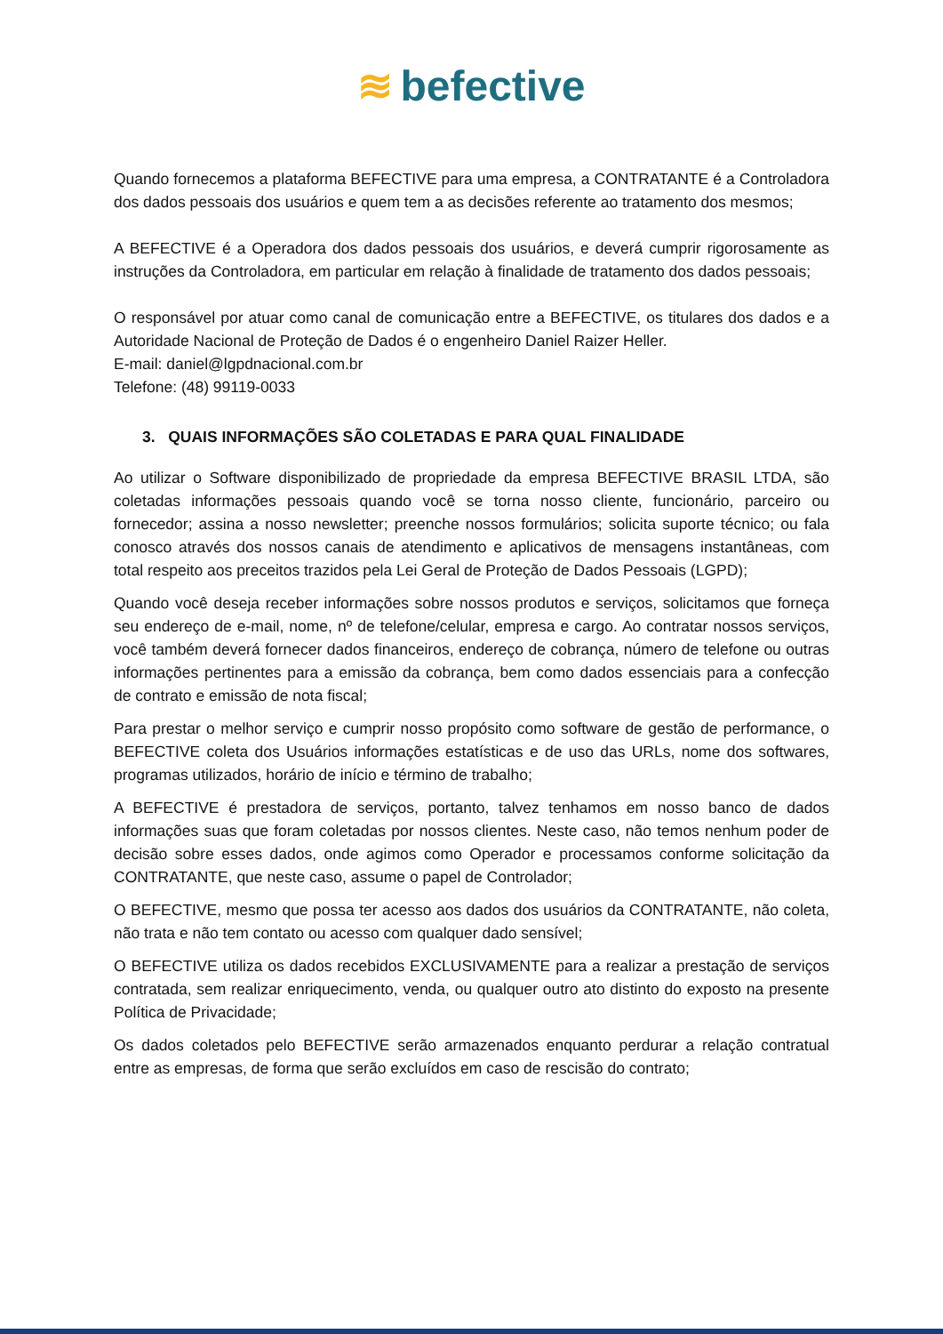≋ befective
Quando fornecemos a plataforma BEFECTIVE para uma empresa, a CONTRATANTE é a Controladora dos dados pessoais dos usuários e quem tem a as decisões referente ao tratamento dos mesmos;
A BEFECTIVE é a Operadora dos dados pessoais dos usuários, e deverá cumprir rigorosamente as instruções da Controladora, em particular em relação à finalidade de tratamento dos dados pessoais;
O responsável por atuar como canal de comunicação entre a BEFECTIVE, os titulares dos dados e a Autoridade Nacional de Proteção de Dados é o engenheiro Daniel Raizer Heller.
E-mail: daniel@lgpdnacional.com.br
Telefone: (48) 99119-0033
3. QUAIS INFORMAÇÕES SÃO COLETADAS E PARA QUAL FINALIDADE
Ao utilizar o Software disponibilizado de propriedade da empresa BEFECTIVE BRASIL LTDA, são coletadas informações pessoais quando você se torna nosso cliente, funcionário, parceiro ou fornecedor; assina a nosso newsletter; preenche nossos formulários; solicita suporte técnico; ou fala conosco através dos nossos canais de atendimento e aplicativos de mensagens instantâneas, com total respeito aos preceitos trazidos pela Lei Geral de Proteção de Dados Pessoais (LGPD);
Quando você deseja receber informações sobre nossos produtos e serviços, solicitamos que forneça seu endereço de e-mail, nome, nº de telefone/celular, empresa e cargo. Ao contratar nossos serviços, você também deverá fornecer dados financeiros, endereço de cobrança, número de telefone ou outras informações pertinentes para a emissão da cobrança, bem como dados essenciais para a confecção de contrato e emissão de nota fiscal;
Para prestar o melhor serviço e cumprir nosso propósito como software de gestão de performance, o BEFECTIVE coleta dos Usuários informações estatísticas e de uso das URLs, nome dos softwares, programas utilizados, horário de início e término de trabalho;
A BEFECTIVE é prestadora de serviços, portanto, talvez tenhamos em nosso banco de dados informações suas que foram coletadas por nossos clientes. Neste caso, não temos nenhum poder de decisão sobre esses dados, onde agimos como Operador e processamos conforme solicitação da CONTRATANTE, que neste caso, assume o papel de Controlador;
O BEFECTIVE, mesmo que possa ter acesso aos dados dos usuários da CONTRATANTE, não coleta, não trata e não tem contato ou acesso com qualquer dado sensível;
O BEFECTIVE utiliza os dados recebidos EXCLUSIVAMENTE para a realizar a prestação de serviços contratada, sem realizar enriquecimento, venda, ou qualquer outro ato distinto do exposto na presente Política de Privacidade;
Os dados coletados pelo BEFECTIVE serão armazenados enquanto perdurar a relação contratual entre as empresas, de forma que serão excluídos em caso de rescisão do contrato;